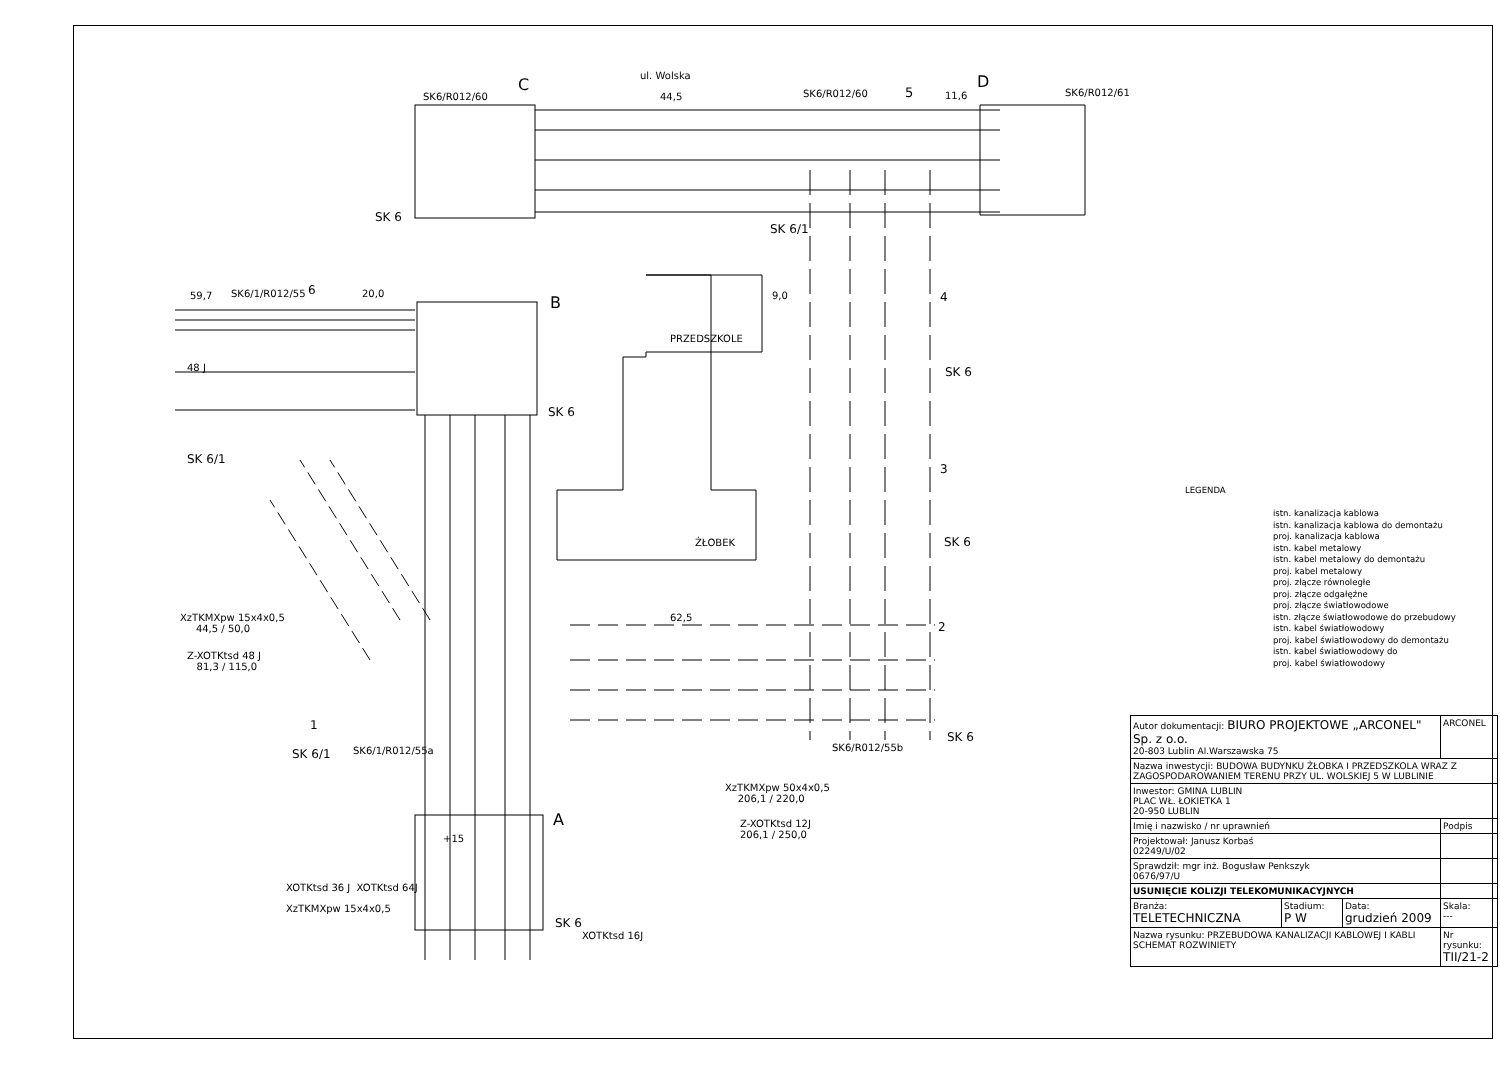ul. Wolska
SK6/R012/60
C
44,5 SK6/R012/60 5 11,6
D
SK6/R012/61
SK 6
SK 6/1
59,7 SK6/1/R012/55 6 20,0 B
PRZEDSZKOLE
9,0 4
SK 6
48 J
SK 6
SK 6/1
3
ŻŁOBEK SK 6
62,5
2
XzTKMXpw 15x4x0,5
44,5 / 50,0
Z-XOTKtsd 48 J
81,3 / 115,0
1
SK 6/1 SK6/1/R012/55a SK6/R012/55b
SK 6
XzTKMXpw 50x4x0,5
206,1 / 220,0
Z-XOTKtsd 12J
206,1 / 250,0
A
+15
XOTKtsd 36 J XOTKtsd 64J
XzTKMXpw 15x4x0,5
SK 6
XOTKtsd 16J
LEGENDA
istn. kanalizacja kablowa
istn. kanalizacja kablowa do demontażu
proj. kanalizacja kablowa
istn. kabel metalowy
istn. kabel metalowy do demontażu
proj. kabel metalowy
proj. złącze równoległe
proj. złącze odgałęźne
proj. złącze światłowodowe
istn. złącze światłowodowe do przebudowy
istn. kabel światłowodowy
proj. kabel światłowodowy do demontażu
istn. kabel światłowodowy do
proj. kabel światłowodowy
| Autor dokumentacji: BIURO PROJEKTOWE „ARCONEL" Sp. z o.o. 20-803 Lublin Al.Warszawska 75 | | | ARCONEL |
| Nazwa inwestycji: BUDOWA BUDYNKU ŻŁOBKA I PRZEDSZKOLA WRAZ Z ZAGOSPODAROWANIEM TERENU PRZY UL. WOLSKIEJ 5 W LUBLINIE | | | |
| Inwestor: GMINA LUBLIN PLAC WŁ. ŁOKIETKA 1 20-950 LUBLIN | | | |
| Imię i nazwisko / nr uprawnień | | | Podpis |
| Projektował: Janusz Korbaś 02249/U/02 | | | |
| Sprawdził: mgr inż. Bogusław Penkszyk 0676/97/U | | | |
| USUNIĘCIE KOLIZJI TELEKOMUNIKACYJNYCH | | | |
| Branża: TELETECHNICZNA | Stadium: P W | Data: grudzień 2009 | Skala: --- |
| Nazwa rysunku: PRZEBUDOWA KANALIZACJI KABLOWEJ I KABLI SCHEMAT ROZWINIETY | | | Nr rysunku: TII/21-2 |